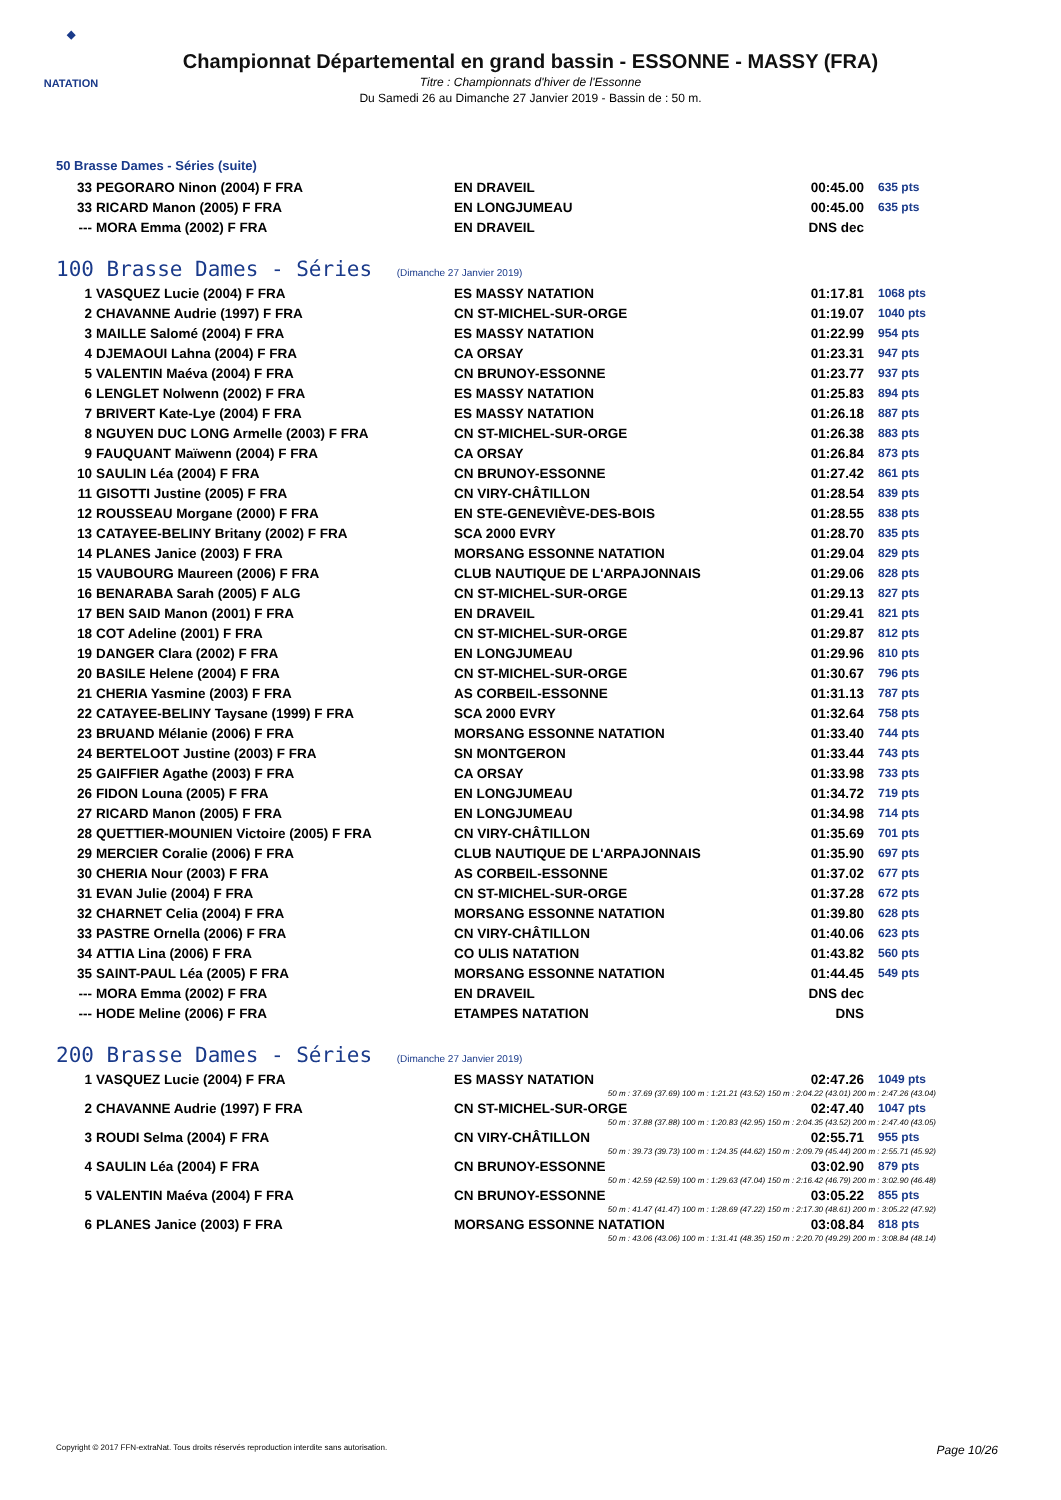◆
NATATION
Championnat Départemental en grand bassin - ESSONNE - MASSY (FRA)
Titre : Championnats d'hiver de l'Essonne
Du Samedi 26 au Dimanche 27 Janvier 2019 - Bassin de : 50 m.
50 Brasse Dames - Séries (suite)
| 33 | PEGORARO Ninon (2004) F FRA | EN DRAVEIL | 00:45.00 | 635 pts |
| 33 | RICARD Manon (2005) F FRA | EN LONGJUMEAU | 00:45.00 | 635 pts |
| --- | MORA Emma (2002) F FRA | EN DRAVEIL | DNS dec | |
100 Brasse Dames - Séries (Dimanche 27 Janvier 2019)
| 1 | VASQUEZ Lucie (2004) F FRA | ES MASSY NATATION | 01:17.81 | 1068 pts |
| 2 | CHAVANNE Audrie (1997) F FRA | CN ST-MICHEL-SUR-ORGE | 01:19.07 | 1040 pts |
| 3 | MAILLE Salomé (2004) F FRA | ES MASSY NATATION | 01:22.99 | 954 pts |
| 4 | DJEMAOUI Lahna (2004) F FRA | CA ORSAY | 01:23.31 | 947 pts |
| 5 | VALENTIN Maéva (2004) F FRA | CN BRUNOY-ESSONNE | 01:23.77 | 937 pts |
| 6 | LENGLET Nolwenn (2002) F FRA | ES MASSY NATATION | 01:25.83 | 894 pts |
| 7 | BRIVERT Kate-Lye (2004) F FRA | ES MASSY NATATION | 01:26.18 | 887 pts |
| 8 | NGUYEN DUC LONG Armelle (2003) F FRA | CN ST-MICHEL-SUR-ORGE | 01:26.38 | 883 pts |
| 9 | FAUQUANT Maïwenn (2004) F FRA | CA ORSAY | 01:26.84 | 873 pts |
| 10 | SAULIN Léa (2004) F FRA | CN BRUNOY-ESSONNE | 01:27.42 | 861 pts |
| 11 | GISOTTI Justine (2005) F FRA | CN VIRY-CHÂTILLON | 01:28.54 | 839 pts |
| 12 | ROUSSEAU Morgane (2000) F FRA | EN STE-GENEVIÈVE-DES-BOIS | 01:28.55 | 838 pts |
| 13 | CATAYEE-BELINY Britany (2002) F FRA | SCA 2000 EVRY | 01:28.70 | 835 pts |
| 14 | PLANES Janice (2003) F FRA | MORSANG ESSONNE NATATION | 01:29.04 | 829 pts |
| 15 | VAUBOURG Maureen (2006) F FRA | CLUB NAUTIQUE DE L'ARPAJONNAIS | 01:29.06 | 828 pts |
| 16 | BENARABA Sarah (2005) F ALG | CN ST-MICHEL-SUR-ORGE | 01:29.13 | 827 pts |
| 17 | BEN SAID Manon (2001) F FRA | EN DRAVEIL | 01:29.41 | 821 pts |
| 18 | COT Adeline (2001) F FRA | CN ST-MICHEL-SUR-ORGE | 01:29.87 | 812 pts |
| 19 | DANGER Clara (2002) F FRA | EN LONGJUMEAU | 01:29.96 | 810 pts |
| 20 | BASILE Helene (2004) F FRA | CN ST-MICHEL-SUR-ORGE | 01:30.67 | 796 pts |
| 21 | CHERIA Yasmine (2003) F FRA | AS CORBEIL-ESSONNE | 01:31.13 | 787 pts |
| 22 | CATAYEE-BELINY Taysane (1999) F FRA | SCA 2000 EVRY | 01:32.64 | 758 pts |
| 23 | BRUAND Mélanie (2006) F FRA | MORSANG ESSONNE NATATION | 01:33.40 | 744 pts |
| 24 | BERTELOOT Justine (2003) F FRA | SN MONTGERON | 01:33.44 | 743 pts |
| 25 | GAIFFIER Agathe (2003) F FRA | CA ORSAY | 01:33.98 | 733 pts |
| 26 | FIDON Louna (2005) F FRA | EN LONGJUMEAU | 01:34.72 | 719 pts |
| 27 | RICARD Manon (2005) F FRA | EN LONGJUMEAU | 01:34.98 | 714 pts |
| 28 | QUETTIER-MOUNIEN Victoire (2005) F FRA | CN VIRY-CHÂTILLON | 01:35.69 | 701 pts |
| 29 | MERCIER Coralie (2006) F FRA | CLUB NAUTIQUE DE L'ARPAJONNAIS | 01:35.90 | 697 pts |
| 30 | CHERIA Nour (2003) F FRA | AS CORBEIL-ESSONNE | 01:37.02 | 677 pts |
| 31 | EVAN Julie (2004) F FRA | CN ST-MICHEL-SUR-ORGE | 01:37.28 | 672 pts |
| 32 | CHARNET Celia (2004) F FRA | MORSANG ESSONNE NATATION | 01:39.80 | 628 pts |
| 33 | PASTRE Ornella (2006) F FRA | CN VIRY-CHÂTILLON | 01:40.06 | 623 pts |
| 34 | ATTIA Lina (2006) F FRA | CO ULIS NATATION | 01:43.82 | 560 pts |
| 35 | SAINT-PAUL Léa (2005) F FRA | MORSANG ESSONNE NATATION | 01:44.45 | 549 pts |
| --- | MORA Emma (2002) F FRA | EN DRAVEIL | DNS dec | |
| --- | HODE Meline (2006) F FRA | ETAMPES NATATION | DNS | |
200 Brasse Dames - Séries (Dimanche 27 Janvier 2019)
| 1 | VASQUEZ Lucie (2004) F FRA | ES MASSY NATATION | 02:47.26 | 1049 pts |
| 50 m : 37.69 (37.69) 100 m : 1:21.21 (43.52) 150 m : 2:04.22 (43.01) 200 m : 2:47.26 (43.04) | | | | |
| 2 | CHAVANNE Audrie (1997) F FRA | CN ST-MICHEL-SUR-ORGE | 02:47.40 | 1047 pts |
| 50 m : 37.88 (37.88) 100 m : 1:20.83 (42.95) 150 m : 2:04.35 (43.52) 200 m : 2:47.40 (43.05) | | | | |
| 3 | ROUDI Selma (2004) F FRA | CN VIRY-CHÂTILLON | 02:55.71 | 955 pts |
| 50 m : 39.73 (39.73) 100 m : 1:24.35 (44.62) 150 m : 2:09.79 (45.44) 200 m : 2:55.71 (45.92) | | | | |
| 4 | SAULIN Léa (2004) F FRA | CN BRUNOY-ESSONNE | 03:02.90 | 879 pts |
| 50 m : 42.59 (42.59) 100 m : 1:29.63 (47.04) 150 m : 2:16.42 (46.79) 200 m : 3:02.90 (46.48) | | | | |
| 5 | VALENTIN Maéva (2004) F FRA | CN BRUNOY-ESSONNE | 03:05.22 | 855 pts |
| 50 m : 41.47 (41.47) 100 m : 1:28.69 (47.22) 150 m : 2:17.30 (48.61) 200 m : 3:05.22 (47.92) | | | | |
| 6 | PLANES Janice (2003) F FRA | MORSANG ESSONNE NATATION | 03:08.84 | 818 pts |
| 50 m : 43.06 (43.06) 100 m : 1:31.41 (48.35) 150 m : 2:20.70 (49.29) 200 m : 3:08.84 (48.14) | | | | |
Copyright © 2017 FFN-extraNat. Tous droits réservés reproduction interdite sans autorisation. Page 10/26